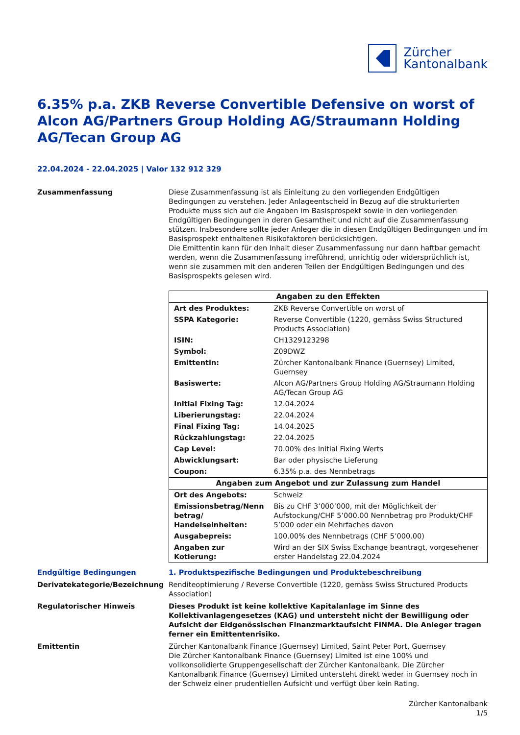Zürcher
Kantonalbank
6.35% p.a. ZKB Reverse Convertible Defensive on worst of Alcon AG/Partners Group Holding AG/Straumann Holding AG/Tecan Group AG
22.04.2024 - 22.04.2025 | Valor 132 912 329
Zusammenfassung Diese Zusammenfassung ist als Einleitung zu den vorliegenden Endgültigen Bedingungen zu verstehen. Jeder Anlageentscheid in Bezug auf die strukturierten Produkte muss sich auf die Angaben im Basisprospekt sowie in den vorliegenden Endgültigen Bedingungen in deren Gesamtheit und nicht auf die Zusammenfassung stützen. Insbesondere sollte jeder Anleger die in diesen Endgültigen Bedingungen und im Basisprospekt enthaltenen Risikofaktoren berücksichtigen.
Die Emittentin kann für den Inhalt dieser Zusammenfassung nur dann haftbar gemacht werden, wenn die Zusammenfassung irreführend, unrichtig oder widersprüchlich ist, wenn sie zusammen mit den anderen Teilen der Endgültigen Bedingungen und des Basisprospekts gelesen wird.
| Angaben zu den Effekten | |
| --- | --- |
| Art des Produktes: | ZKB Reverse Convertible on worst of |
| SSPA Kategorie: | Reverse Convertible (1220, gemäss Swiss Structured Products Association) |
| ISIN: | CH1329123298 |
| Symbol: | Z09DWZ |
| Emittentin: | Zürcher Kantonalbank Finance (Guernsey) Limited, Guernsey |
| Basiswerte: | Alcon AG/Partners Group Holding AG/Straumann Holding AG/Tecan Group AG |
| Initial Fixing Tag: | 12.04.2024 |
| Liberierungstag: | 22.04.2024 |
| Final Fixing Tag: | 14.04.2025 |
| Rückzahlungstag: | 22.04.2025 |
| Cap Level: | 70.00% des Initial Fixing Werts |
| Abwicklungsart: | Bar oder physische Lieferung |
| Coupon: | 6.35% p.a. des Nennbetrags |
| Angaben zum Angebot und zur Zulassung zum Handel | |
| Ort des Angebots: | Schweiz |
| Emissionsbetrag/Nenn betrag/ Handelseinheiten: | Bis zu CHF 3’000’000, mit der Möglichkeit der Aufstockung/CHF 5’000.00 Nennbetrag pro Produkt/CHF 5’000 oder ein Mehrfaches davon |
| Ausgabepreis: | 100.00% des Nennbetrags (CHF 5’000.00) |
| Angaben zur Kotierung: | Wird an der SIX Swiss Exchange beantragt, vorgesehener erster Handelstag 22.04.2024 |
Endgültige Bedingungen 1. Produktspezifische Bedingungen und Produktebeschreibung
Derivatekategorie/Bezeichnung Renditeoptimierung / Reverse Convertible (1220, gemäss Swiss Structured Products Association)
Regulatorischer Hinweis Dieses Produkt ist keine kollektive Kapitalanlage im Sinne des Kollektivanlagengesetzes (KAG) und untersteht nicht der Bewilligung oder Aufsicht der Eidgenössischen Finanzmarktaufsicht FINMA. Die Anleger tragen ferner ein Emittentenrisiko.
Emittentin Zürcher Kantonalbank Finance (Guernsey) Limited, Saint Peter Port, Guernsey
Die Zürcher Kantonalbank Finance (Guernsey) Limited ist eine 100% und vollkonsolidierte Gruppengesellschaft der Zürcher Kantonalbank. Die Zürcher Kantonalbank Finance (Guernsey) Limited untersteht direkt weder in Guernsey noch in der Schweiz einer prudentiellen Aufsicht und verfügt über kein Rating.
Zürcher Kantonalbank
1/5